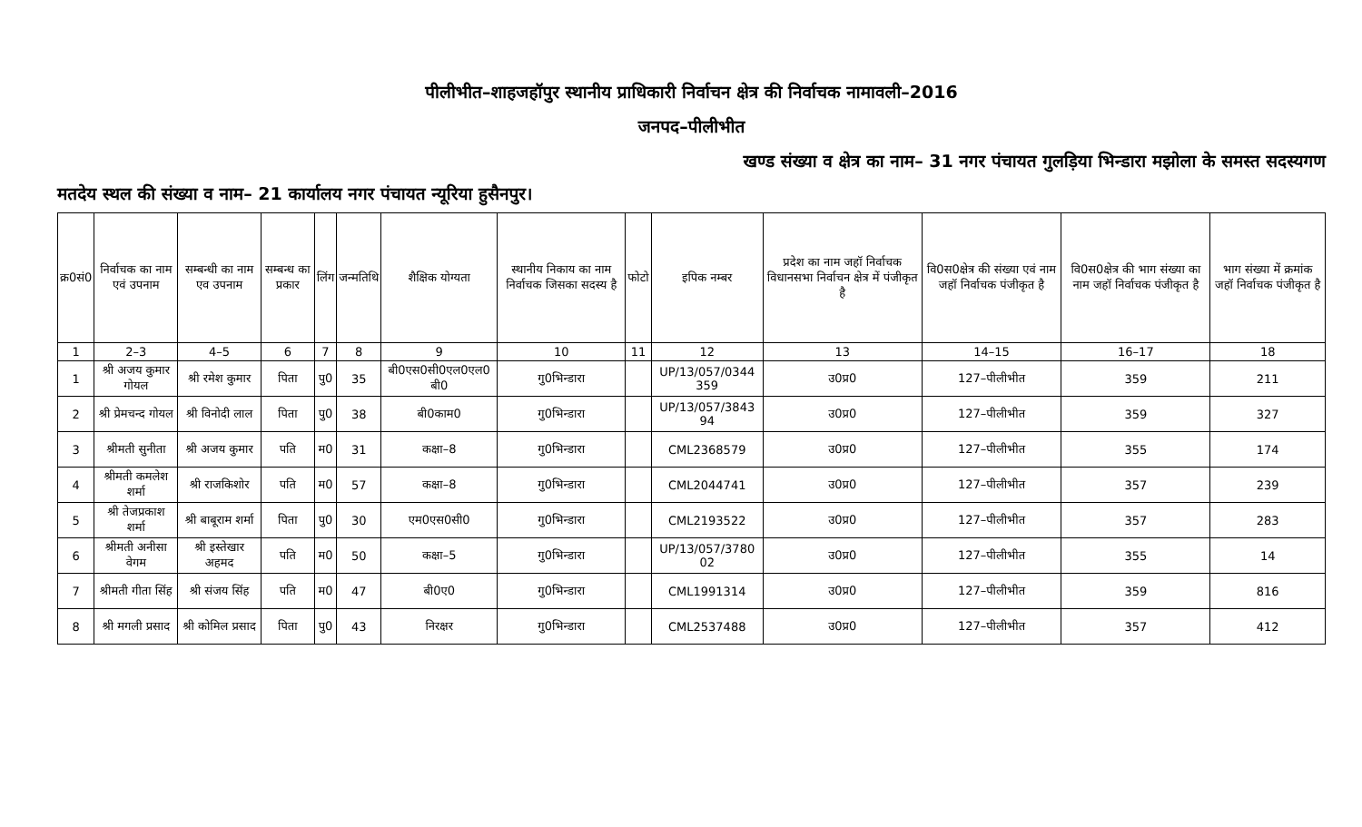पीलीभीत–शाहजहॉपुर स्थानीय प्राधिकारी निर्वाचन क्षेत्र की निर्वाचक नामावली–2016
जनपद–पीलीभीत
खण्ड संख्या व क्षेत्र का नाम– 31 नगर पंचायत गुलड़िया भिन्डारा मझोला के समस्त सदस्यगण
मतदेय स्थल की संख्या व नाम– 21 कार्यालय नगर पंचायत न्यूरिया हुसैनपुर।
| क्र0सं0 | निर्वाचक का नाम एवं उपनाम | सम्बन्धी का नाम एव उपनाम | सम्बन्ध का प्रकार | लिंग | जन्मतिथि | शैक्षिक योग्यता | स्थानीय निकाय का नाम निर्वाचक जिसका सदस्य है | फोटो | इपिक नम्बर | प्रदेश का नाम जहॉ निर्वाचक विधानसभा निर्वाचन क्षेत्र में पंजीकृत है | वि0स0क्षेत्र की संख्या एवं नाम जहॉ निर्वाचक पंजीकृत है | वि0स0क्षेत्र की भाग संख्या का नाम जहॉ निर्वाचक पंजीकृत है | भाग संख्या में क्रमांक जहॉ निर्वाचक पंजीकृत है |
| --- | --- | --- | --- | --- | --- | --- | --- | --- | --- | --- | --- | --- | --- |
| 1 | 2–3 | 4–5 | 6 | 7 | 8 | 9 | 10 | 11 | 12 | 13 | 14–15 | 16–17 | 18 |
| 1 | श्री अजय कुमार गोयल | श्री रमेश कुमार | पिता | पु0 | 35 | बी0एस0सी0एल0एल0 बी0 | गु0भिन्डारा | | UP/13/057/0344 359 | उ0प्र0 | 127–पीलीभीत | 359 | 211 |
| 2 | श्री प्रेमचन्द गोयल | श्री विनोदी लाल | पिता | पु0 | 38 | बी0काम0 | गु0भिन्डारा | | UP/13/057/3843 94 | उ0प्र0 | 127–पीलीभीत | 359 | 327 |
| 3 | श्रीमती सुनीता | श्री अजय कुमार | पति | म0 | 31 | कक्षा–8 | गु0भिन्डारा | | CML2368579 | उ0प्र0 | 127–पीलीभीत | 355 | 174 |
| 4 | श्रीमती कमलेश शर्मा | श्री राजकिशोर | पति | म0 | 57 | कक्षा–8 | गु0भिन्डारा | | CML2044741 | उ0प्र0 | 127–पीलीभीत | 357 | 239 |
| 5 | श्री तेजप्रकाश शर्मा | श्री बाबूराम शर्मा | पिता | पु0 | 30 | एम0एस0सी0 | गु0भिन्डारा | | CML2193522 | उ0प्र0 | 127–पीलीभीत | 357 | 283 |
| 6 | श्रीमती अनीसा वेगम | श्री इस्तेखार अहमद | पति | म0 | 50 | कक्षा–5 | गु0भिन्डारा | | UP/13/057/3780 02 | उ0प्र0 | 127–पीलीभीत | 355 | 14 |
| 7 | श्रीमती गीता सिंह | श्री संजय सिंह | पति | म0 | 47 | बी0ए0 | गु0भिन्डारा | | CML1991314 | उ0प्र0 | 127–पीलीभीत | 359 | 816 |
| 8 | श्री मगली प्रसाद | श्री कोमिल प्रसाद | पिता | पु0 | 43 | निरक्षर | गु0भिन्डारा | | CML2537488 | उ0प्र0 | 127–पीलीभीत | 357 | 412 |